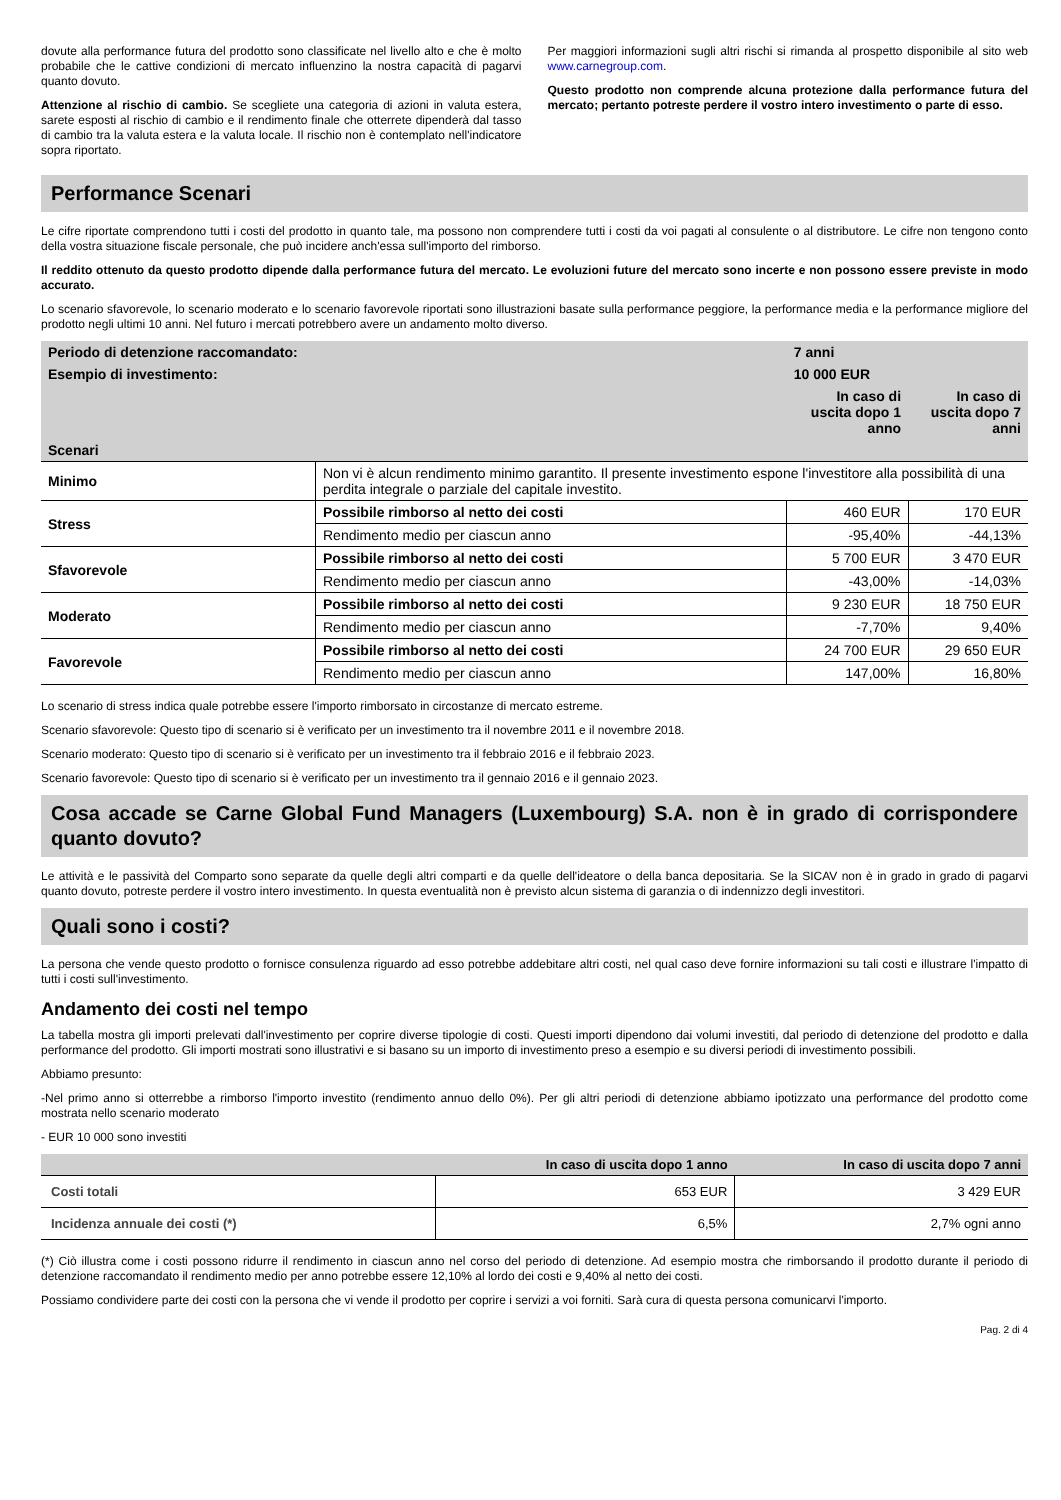dovute alla performance futura del prodotto sono classificate nel livello alto e che è molto probabile che le cattive condizioni di mercato influenzino la nostra capacità di pagarvi quanto dovuto.
Attenzione al rischio di cambio. Se scegliete una categoria di azioni in valuta estera, sarete esposti al rischio di cambio e il rendimento finale che otterrete dipenderà dal tasso di cambio tra la valuta estera e la valuta locale. Il rischio non è contemplato nell'indicatore sopra riportato.
Per maggiori informazioni sugli altri rischi si rimanda al prospetto disponibile al sito web www.carnegroup.com.
Questo prodotto non comprende alcuna protezione dalla performance futura del mercato; pertanto potreste perdere il vostro intero investimento o parte di esso.
Performance Scenari
Le cifre riportate comprendono tutti i costi del prodotto in quanto tale, ma possono non comprendere tutti i costi da voi pagati al consulente o al distributore. Le cifre non tengono conto della vostra situazione fiscale personale, che può incidere anch'essa sull'importo del rimborso.
Il reddito ottenuto da questo prodotto dipende dalla performance futura del mercato. Le evoluzioni future del mercato sono incerte e non possono essere previste in modo accurato.
Lo scenario sfavorevole, lo scenario moderato e lo scenario favorevole riportati sono illustrazioni basate sulla performance peggiore, la performance media e la performance migliore del prodotto negli ultimi 10 anni. Nel futuro i mercati potrebbero avere un andamento molto diverso.
| Periodo di detenzione raccomandato: | | 7 anni | |
| --- | --- | --- | --- |
| Esempio di investimento: | | 10 000 EUR | |
| | | In caso di uscita dopo 1 anno | In caso di uscita dopo 7 anni |
| Scenari | | | |
| Minimo | Non vi è alcun rendimento minimo garantito. Il presente investimento espone l'investitore alla possibilità di una perdita integrale o parziale del capitale investito. | | |
| Stress | Possibile rimborso al netto dei costi | 460 EUR | 170 EUR |
| | Rendimento medio per ciascun anno | -95,40% | -44,13% |
| Sfavorevole | Possibile rimborso al netto dei costi | 5 700 EUR | 3 470 EUR |
| | Rendimento medio per ciascun anno | -43,00% | -14,03% |
| Moderato | Possibile rimborso al netto dei costi | 9 230 EUR | 18 750 EUR |
| | Rendimento medio per ciascun anno | -7,70% | 9,40% |
| Favorevole | Possibile rimborso al netto dei costi | 24 700 EUR | 29 650 EUR |
| | Rendimento medio per ciascun anno | 147,00% | 16,80% |
Lo scenario di stress indica quale potrebbe essere l'importo rimborsato in circostanze di mercato estreme.
Scenario sfavorevole: Questo tipo di scenario si è verificato per un investimento tra il novembre 2011 e il novembre 2018.
Scenario moderato: Questo tipo di scenario si è verificato per un investimento tra il febbraio 2016 e il febbraio 2023.
Scenario favorevole: Questo tipo di scenario si è verificato per un investimento tra il gennaio 2016 e il gennaio 2023.
Cosa accade se Carne Global Fund Managers (Luxembourg) S.A. non è in grado di corrispondere quanto dovuto?
Le attività e le passività del Comparto sono separate da quelle degli altri comparti e da quelle dell'ideatore o della banca depositaria. Se la SICAV non è in grado in grado di pagarvi quanto dovuto, potreste perdere il vostro intero investimento. In questa eventualità non è previsto alcun sistema di garanzia o di indennizzo degli investitori.
Quali sono i costi?
La persona che vende questo prodotto o fornisce consulenza riguardo ad esso potrebbe addebitare altri costi, nel qual caso deve fornire informazioni su tali costi e illustrare l'impatto di tutti i costi sull'investimento.
Andamento dei costi nel tempo
La tabella mostra gli importi prelevati dall'investimento per coprire diverse tipologie di costi. Questi importi dipendono dai volumi investiti, dal periodo di detenzione del prodotto e dalla performance del prodotto. Gli importi mostrati sono illustrativi e si basano su un importo di investimento preso a esempio e su diversi periodi di investimento possibili.
Abbiamo presunto:
-Nel primo anno si otterrebbe a rimborso l'importo investito (rendimento annuo dello 0%). Per gli altri periodi di detenzione abbiamo ipotizzato una performance del prodotto come mostrata nello scenario moderato
- EUR 10 000 sono investiti
| | In caso di uscita dopo 1 anno | In caso di uscita dopo 7 anni |
| --- | --- | --- |
| Costi totali | 653 EUR | 3 429 EUR |
| Incidenza annuale dei costi (*) | 6,5% | 2,7% ogni anno |
(*) Ciò illustra come i costi possono ridurre il rendimento in ciascun anno nel corso del periodo di detenzione. Ad esempio mostra che rimborsando il prodotto durante il periodo di detenzione raccomandato il rendimento medio per anno potrebbe essere 12,10% al lordo dei costi e 9,40% al netto dei costi.
Possiamo condividere parte dei costi con la persona che vi vende il prodotto per coprire i servizi a voi forniti. Sarà cura di questa persona comunicarvi l'importo.
Pag. 2 di 4